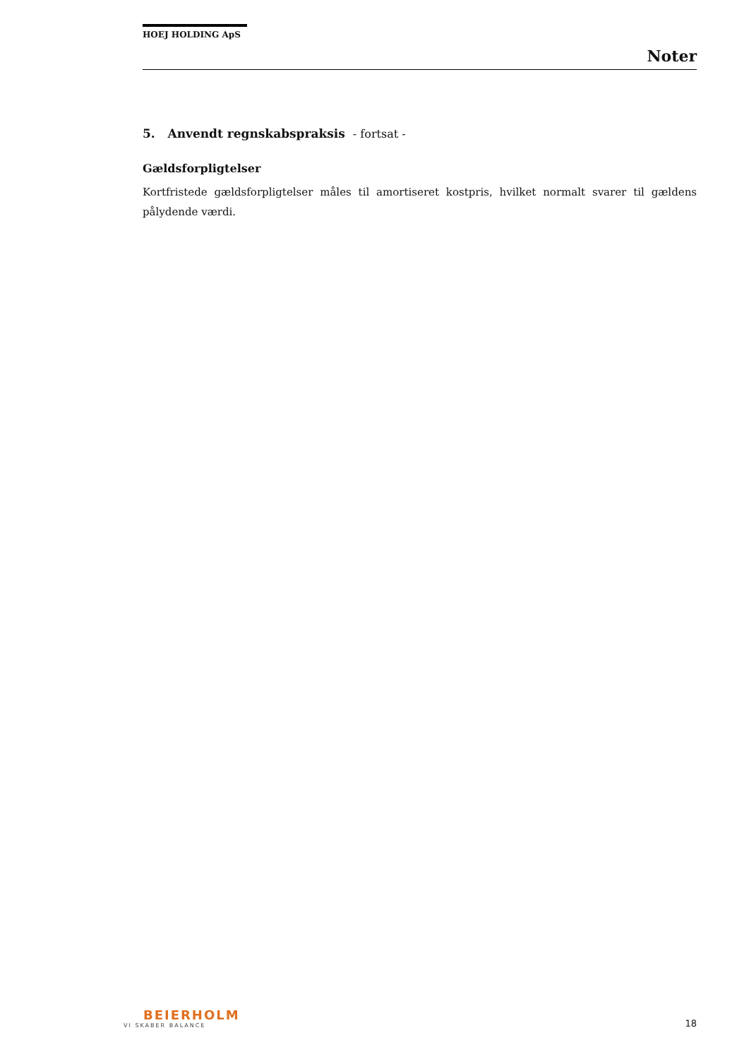HOEJ HOLDING ApS
Noter
5. Anvendt regnskabspraksis - fortsat -
Gældsforpligtelser
Kortfristede gældsforpligtelser måles til amortiseret kostpris, hvilket normalt svarer til gældens pålydende værdi.
BEIERHOLM
VI SKABER BALANCE
18